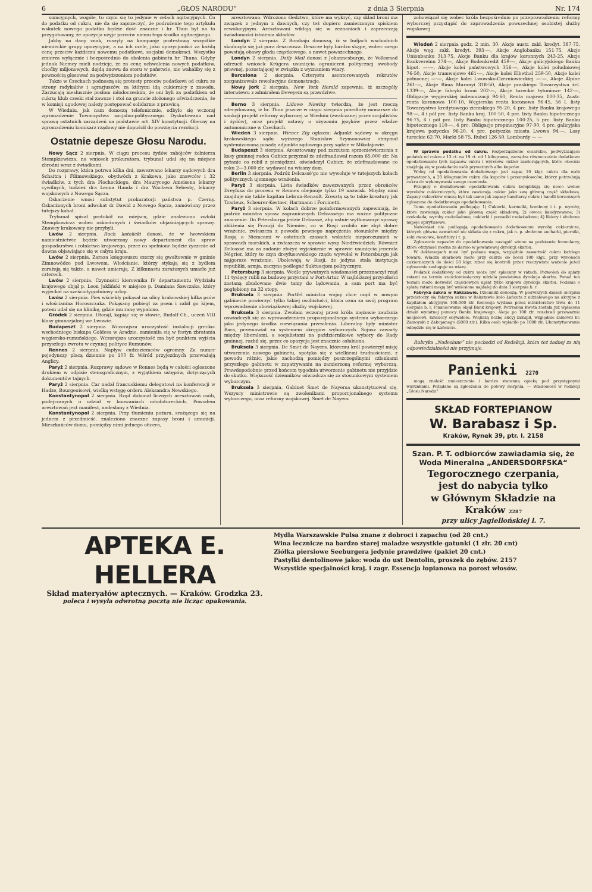6 „GŁOS NARODU“z dnia 3 Sierpnia Nr. 174
snmcyjnych, wogóle, to czyni się to jedynie w celach agitacyjnych. Co do podatku od cukru, nie da się zaprzeczyć, że podrożenie tego artykułu wskutek nowego podatku będzie dość znaczne i hr. Thun był na to przygotowany, że opozycja użyje przeciw niemu tego środka agitacyjnego.
Jakby na dany znak, ruszyły na kampanję protestową wszystkie niemieckie grupy opozycyjne, a na ich czele, jako opozycjoniści za każdą cenę przeciw każdemu nowemu podatkowi, socjalni demokraci. Wszystko zmierza wyłącznie i bezpośrednio do obalenia gabinetu hr. Thuna. Gdyby jednak Niemcy mieli nadzieję, że za cenę uchwalenia nowych podatków, choćby miljonowych, dojdą znowu do steru w państwie, nie wahaliby się z pewnością głosować za podwyższeniem podatków.
Także w Czechach podnoszą się protesty przeciw podatkowi od cukru ze strony radykałów i agrarjuszów, za którymi idą cukiernicy z zawodu. Zarzucają niesłusznie posłom młodoczeskim, że oni byli za podatkiem od cukru; klub czeski stał zawsze i stoi na gruncie złożonego oświadczenia, że w komisji ugodowej należy postępować solidarnie z prawicą.
W Wiedniu, jak nam donoszą telefonicznie, odbyło się wczoraj zgromadzenie Towarzystwa socjalno-politycznego. Dyskutowano nad sprawą ostatnich zarządzeń na podstawie art. XIV konstytucji. Obecny na zgromadzeniu komisarz rządowy nie dopuścił do powzięcia rezolucji.
Ostatnie depesze Głosu Narodu.
Nowy Sącz 2 sierpnia. W ciągu procesu żydów zabójców żołnierza Stempkiewicza, na wniosek prokuratora, trybunał udał się na miejsce zbrodni wraz z świadkami.
Do rozprawy, która potrwa kilka dni, zawezwano lekarzy sądowych dra Schaitra i Filimowskiego, obydwóch z Krakowa, jako znawców i 32 świadków, z tych dra Płochockiego, dra Maurycego Ameisena lekarzy cywilnych, tudzież dra Leona Handa i dra Wacława Sebestę, lekarzy wojskowych z Nowego Sącza.
Oskarżenie wnosi substytut prokuratorji państwa p. Czerny. Oskarżonych broni adwokat dr Dawid z Nowego Sącza, zamówiony przez tutejszy kahał.
Trybunał spisał protokół na miejscu, gdzie znaleziono zwłoki Stempkowicza wobec oskarżonych i świadków objaśniających sprawę. Znawcy krakowscy nie przybyli.
Lwów 2 sierpnia. Ruch katolicki donosi, że w lwowskiem namiestnictwie będzie utworzony nowy departament dla spraw gospodarstwa i rolnictwa krajowego, przez co spełnione będzie życzenie od dawna objawiające się w całym kraju.
Lwów 2 sierpnia. Zaraza księgosuszu szerzy się gwałtownie w gminie Zimnowódce pod Lwowem. Włościanie, którzy stykają się z bydłem zarażają się także, a nawet umierają. Z kilkunastu zarażonych umarło już czterech.
Lwów 2 sierpnia. Czynności kierownika IV departamentu Wydziału krajowego objął p. Leon Jakliński w miejsce p. Damiana Sawczaka, który wyjechał na sześciotygodniowy urlop.
Lwów 2 sierpnia. Pies wściekły pokąsał na ulicy krakowskiej kilka psów i włościanina Horoszczaka. Pokąsany pobiegł za psem i zabił go kijem, potem udał się na klinikę, gdzie mu ranę wypalono.
Gródek 2 sierpnia. Utonął, kąpiąc się w stawie, Rudolf Ch., uczeń VIII klasy gimnazjalnej we Lwowie.
Budapeszt 2 sierpnia. Wczorajsza uroczystość instalacji grecko-wschodniego biskupa Goldesa w Aradzie, zamieniła się w festyn zbratania węgiersko-rumuńskiego. Wczorajsza uroczystość ma być punktem wyjścia przyszłego zwrotu w czynnej polityce Rumunów.
Rennes 2 sierpnia. Napływ cudzoziemców ogromny. Za numer pejedynczy płacą dziennie po 100 fr. Wśród przyjezdnych przeważają Anglicy.
Paryż 2 sierpnia. Rozprawy sądowe w Rennes będą w całości ogłoszone drukiem w odpisie stenograficznym, z wyjątkiem ustępów, dotyczących dokumentów tajnych.
Paryż 2 sierpnia. Car nadał francuskiemu delegatowi na konferencji w Hadze, Bourgeoisowi, wielką wstęgę orderu Aleksandra Newskiego.
Konstantynopol 2 sierpnia. Rząd dokonał licznych aresztowań osób, podejrzanych o udział w knowaniach młodotureckich. Powodem aresztowań jest manifest, nadesłany z Wiednia.
Konstantynopol 2 sierpnia. Przy tłumieniu pożaru, srożącego się na jednem z przedmieść, znaleziono znaczne zapasy broni i amunicji. Mieszkańców domu, pomiędzy nimi jednego oficera,
aresztowano. Wdrożono śledztwo, które ma wykryć, czy skład broni ma związek z jednym z dawnych, czy też dopiero zamierzonym spiskiem rewolucyjnym. Aresztowani wikłają się w zeznaniach i zaprzeczają świadomości istnienia składów.
Londyn 2 sierpnia. Z Bombaju donoszą, iż w Indjach wschodnich skończyła się już pora deszczowa. Deszcze były bardzo skąpe, wobec czego powstają obawy głodu cząstkowego, a nawet powszechnego.
Londyn 2 sierpnia. Daily Mail donosi z Johannesburgu, że Volksraad odrzucił wniosek Krügera usunięcia ograniczeń politycznej swobody prawnej, pozostającej w związku z wyznaniem wiary.
Barcelona 2 sierpnia. Czterystu asenterowanych rekrutów zorganizowało rewolucyjne demonstracje.
Nowy Jork 2 sierpnia. New York Herald zapewnia, iż szczegóły interwiewu z admirałem Deveyem są prawdziwe.
Berno 3 sierpnia. Lidowe Nowiny twierdzą, że jest rzeczą zdecydowaną, iż hr. Thun jeszcze w ciągu sierpnia przedłoży monarsze do sankcji projekt reformy wyborczej w Wiedniu (zwalczanej przez socjalistów i żydów), oraz projekt ustawy o używaniu języków przez władze autonomiczne w Czechach.
Wiedeń 3 sierpnia. Wiener Ztg ogłasza: Adjunkt sądowy w okręgu krakowskiego sądu wyższego Stanisław Szymonowicz otrzymał systemizowaną posadę adjunkta sądowego przy sądzie w Mikołajowie.
Budapeszt 3 sierpnia. Aresztowany pod zarzutem sprzeniewierzenia z kasy gminnej radca Gubicz przyznał że zdefraudował razem 65.000 złr. Na pytanie co robił z pieniędzmi, oświadczył Gubicz, że zdefraudowane co roku 2—3.000 złr. wydawał na własny dom.
Berlin 3 sierpnia. Podróż Delcassé'go nie wywołuje w tutejszych kołach politycznych ujemnego wrażenia.
Paryż 3 sierpnia. Lista świadków zawezwanych przez obrońców Dreyfusa do procesu w Rennes obejmuje tylko 19 nazwisk. Między nimi znajduje się także kapitan Lebrun-Renault. Zresztą są to takie kreatury jak Trarieux, Scheurer-Kestner, Hartmann i Forcinetti.
Paryż 3 sierpnia. W kołach dobrze poinformowanych zapewniają, że podróż ministra spraw zagranicznych Delcasségo ma ważne polityczne znaczenie. Do Petersburga jedzie Delcassé, aby ustnie wytłomaczyć sprawę zbliżenia się Francji do Niemiec, co w Rosji zrobiło nie zbyt dobre wrażenie, zwłaszcza z powodu pewnego naprężenia stosunków między Rosją a Niemcami w ostatnich czasach wskutek nieporozumień w sprawach morskich, a zwłaszcza w sprawie wysp Niedźwiedzich. Również Delcassé ma za zadanie złożyć wyjaśnienie w sprawie usunięcia jenerała Négrier, który to czyn dreyfusowskiego rządu wywołał w Petersburgu jak najgorsze wrażenie. Ubolewają w Rosji, że jedyna stała instytucja republiki, armja, zaczyna podlegać fluktuacjom politycznym.
Petersburg 3 sierpnia. Wedle prywatnych wiadomości przeznaczył rząd 11 tysięcy rubli na budowę przystani w Port-Artur. W najbliższej przyszłości zostaną zbudowane dwie tamy do lądowania, a sam port ma być pogłębiony na 32 stopy.
Bruksela 3 sierpnia. Portfel ministra wojny chce rząd w nowym gabinecie powierzyć tylko takiej osobistości, która uzna za swój program wprowadzenie obowiązkowej służby wojskowej.
Bruksela 3 sierpnia. Zwołani wczoraj przez króla mężowie zaufania oświadczyli się za wprowadzeniem proporcjonalnego systemu wyborczego jako jedynego środka rozwiązania przesilenia. Liberalny były minister Bara, przemawiał za systemem okręgów wyborczych. Sojusz zawarty między liberałami, a socjalistami na październikowe wybory do Rady gminnej, rozbił się, przez co opozycja jest znacznie osłabiona.
Bruksela 3 sierpnia. De Smet de Nayers, któremu król powierzył misję utworzenia nowego gabinetu, spotyka się z wielkiemi trudnościami, z powodu różnic, jakie zachodzą pomiędzy poszczególnymi członkami przyszłego gabinetu w zapatrywaniu na zamierzoną reformę wyborczą. Prawdopodobnie przed końcem tygodnia utworzenie gabinetu nie przyjdzie do skutku. Większość dzienników oświadcza się za stosunkowym systemem wyborczym.
Bruksela 3 sierpnia. Gabinet Smet de Nayersa ukonstytuował się. Wszyscy ministrowie są zwolenikami proporcjonalnego systemu wyborczego, oraz reformy wojskowej. Smet de Nayers
zobowiązał się wobec króla bezpośrednio po przeprowadzeniu reformy wyborczej przystąpić do zaprowadzenia powszechnej osobistej służby wojskowej.
Wiedeń 2 sierpnia godz. 2 min. 30. Akcje austr. zakł. kredyt. 387·75, Akcje węg. zakł. kredyt. 393·—, Akcje Anglobanku 151·75, Akcje Unionbanku 313·75, Akcje Banku dla krajów koronnych 243·25, Akcje Bankvereinu 274·—, Akcje Bodenkredit 459·—, Akcje galicyjskiego Banku hipot. —·—, Akcje kolei państwowych 356·—, Akcje kolei południowej 76·50, Akcje tramwajowe 461·—, Akcje kolei Elbethal 259·50, Akcje kolei północnej —·—, Akcje kolei Lwowsko-Czerniowieckiej —·—, Akcje Alpine 261·—, Akcje Rima Muranyi 318·50, Akcje praskiego Towarzystwa żel. 1339·—, Akcje fabryki broni 202·—, Akcje tureckie tytoniowe 142·—, Obligacje węgierskiej indemnizacji 94·60, Renta majowa 100·35, Austr. renta koronowa 100·10, Węgierska renta koronowa 96·45, 56 l. listy Towarzystwa kredytowego ziemskiego 95·20, 4 prc. listy Banku krajowego 98·—, 4 i pół prc. listy Banku kraj. 100·50, 4 prc. listy Banku hipotecznego 96·75, 4 i pół prc. listy Banku hipotecznego 100·25, 5 prc. listy Banku hipotecznego 110·—, 4 prc. Obligacje propinacyjne 97·90, 4 prc. galicyjska krajowa pożyczka 96·20, 4 prc. pożyczka miasta Lwowa 94·—, Losy tureckie 62·70, Marki 58·75, Rubel 126·50. Lombardy —·—
W sprawie podatku od cukru. Rozporządzenie cesarskie, podwyższające podatek od cukru z 13 ct. na 19 ct. od 1 kilogramu, zarządza równocześnie dodatkowe opodatkowanie tych zapasów cukru i wyrobów cukier zawierających, które obecnie znajdują się w posiadaniu osób prywatnych albo kupców.
Wolny od opodatkowania dodatkowego jest zapas 10 klgr. cukru dla osób prywatnych, a 20 kilogramów cukru dla kupców i przemysłowców, którzy potrzebują cukru do wykonywania swego rzemiosła.
Przepisy o dodatkowem opodatkowaniu cukru komplikują się nieco wobec wyrobów cukierniczych, które zawierają cukier jako swą główną część składową. Zapasy cukierków muszą być tak samo jak zapasy handlarzy cukru i handli korzennych zgłoszone do dodatkowego opodatkowania.
Temu opodatkowaniu podlegają: 1) Cukierki, karmelki, bombony i t. p. wyroby, które zawierają cukier jako główną część składową; 2) owoce kandyzowane; 3) czekolada, wyroby czekoladowe, cukierki i pomadki czekoladowe; 4) likiery i słodzone napoje spirytusowe.
Natomiast nie podlegają opodatkowaniu dodatkowemu wyroby cukiernicze, których główna zawartość nie składa się z cukru, jak n. p. słodzone sucharki, pierniki, soki owocowe, konfitury i t. p.
Zgłoszenie zapasów do opodatkowania nastąpić winno na podstawie formularzy, które otrzymać można za darmo w powiatowej dyrekcji skarbu.
W deklaracjach musi być podana waga, względnie zawartość cukru każdego towaru. Władza skarbowa może przy cukrze do ilości 100 klgr., przy wyrobach cukierniczych do ilości 50 klgr. zrzec się kontroli przez rzeczywiste ważenie jeżeli zgłoszenie zasługuje na wiarę.
Podatek dodatkowy od cukru może być spłacany w ratach. Pozwoleń do spłaty ratami na termin sześciomiesięczny udziela powiatowa dyrekcja skarbu. Ponad ten termin może dozwolić częściowych upłat tylko krajowa dyrekcja skarbu. Podania o spłatę ratami mogą być wniesione najdalej do dnia 3 sierpnia b. r.
Fabryka sukna w Rakszawie. Dzienniki donoszą: W pierwszych dniach sierpnia przeistoczy się fabryka sukna w Rakszawie koło Łańcuta z udziałowego na akcyjne z kapitałem akcyjnym 100.000 złr. Koncesja wydana przez ministerstwo trwa do 11 sierpnia b. r. Finansowanie objął Bank krajowy. Potrzebna kwota została już wpłacona dzięki wydatnej pomocy Banku krajowego. Akcje po 100 złr. rozebrali przeważnie miejscowi, łańcuccy obywatele. Większą liczbę akcyj zakupił, względnie zamówił hr. Zamoyski z Zakopanego (5000 złr.). Kilka osób wpłaciło po 1000 złr. Ukonstytuowanie odbędzie się w Łańcucie.
Rubryka „Nadesłane“ nie pochodzi od Redakcji, która też żadnej za nią odpowiedzialności nie przyjmuje.
Panienki 2270
mogą znaleść umieszczenie i bardzo staranną opiekę pod przystępnymi warunkami. Pożądane są zgłoszenia do połowy sierpnia. — Wiadomość w redakcji „Głosu Narodu“
SKŁAD FORTEPIANOW
W. Barabasz i Sp.
Kraków, Rynek 39, ptr. I. 2158
Szan. P. T. odbiorców zawiadamia się, że
Woda Mineralna „ANDERSDORFSKA“
Tegorocznego czerpania,
jest do nabycia tylko
w Głównym Składzie na
Kraków 2287
przy ulicy Jagiellońskiej l. 7.
APTEKA E. HELLERA
Skład materyałów aptecznych. — Kraków. Grodzka 23.
poleca i wysyła odwrotną pocztą nie licząc opakowania.
Mydła Warszawskie Pulsa znane z dobroci i zapachu (od 28 cnt.)
Wina lecznicze na bardzo starej maladze wszystkie gatunki (1 złr. 20 cnt)
Ziółka piersiowe Seeburgera jedynie prawdziwe (pakiet 20 cnt.)
Pastylki dentolinowe jako: woda do ust Dentolin, proszek do zębów. 2157
Wszystkie specjalności kraj. i zagr. Essencja łopianowa na porost włosów.